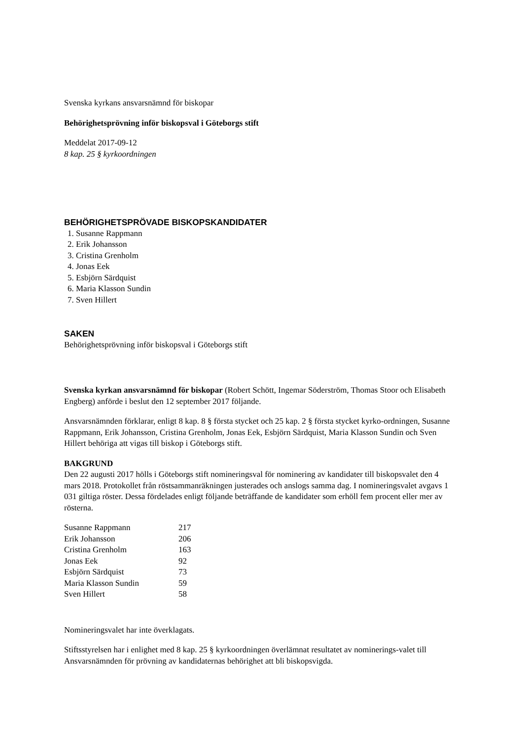Svenska kyrkans ansvarsnämnd för biskopar
Behörighetsprövning inför biskopsval i Göteborgs stift
Meddelat 2017-09-12
8 kap. 25 § kyrkoordningen
BEHÖRIGHETSPRÖVADE BISKOPSKANDIDATER
1. Susanne Rappmann
2. Erik Johansson
3. Cristina Grenholm
4. Jonas Eek
5. Esbjörn Särdquist
6. Maria Klasson Sundin
7. Sven Hillert
SAKEN
Behörighetsprövning inför biskopsval i Göteborgs stift
Svenska kyrkan ansvarsnämnd för biskopar (Robert Schött, Ingemar Söderström, Thomas Stoor och Elisabeth Engberg) anförde i beslut den 12 september 2017 följande.
Ansvarsnämnden förklarar, enligt 8 kap. 8 § första stycket och 25 kap. 2 § första stycket kyrko-ordningen, Susanne Rappmann, Erik Johansson, Cristina Grenholm, Jonas Eek, Esbjörn Särdquist, Maria Klasson Sundin och Sven Hillert behöriga att vigas till biskop i Göteborgs stift.
BAKGRUND
Den 22 augusti 2017 hölls i Göteborgs stift nomineringsval för nominering av kandidater till biskopsvalet den 4 mars 2018. Protokollet från röstsammanräkningen justerades och anslogs samma dag. I nomineringsvalet avgavs 1 031 giltiga röster. Dessa fördelades enligt följande beträffande de kandidater som erhöll fem procent eller mer av rösterna.
| Susanne Rappmann | 217 |
| Erik Johansson | 206 |
| Cristina Grenholm | 163 |
| Jonas Eek | 92 |
| Esbjörn Särdquist | 73 |
| Maria Klasson Sundin | 59 |
| Sven Hillert | 58 |
Nomineringsvalet har inte överklagats.
Stiftsstyrelsen har i enlighet med 8 kap. 25 § kyrkoordningen överlämnat resultatet av nominerings-valet till Ansvarsnämnden för prövning av kandidaternas behörighet att bli biskopsvigda.